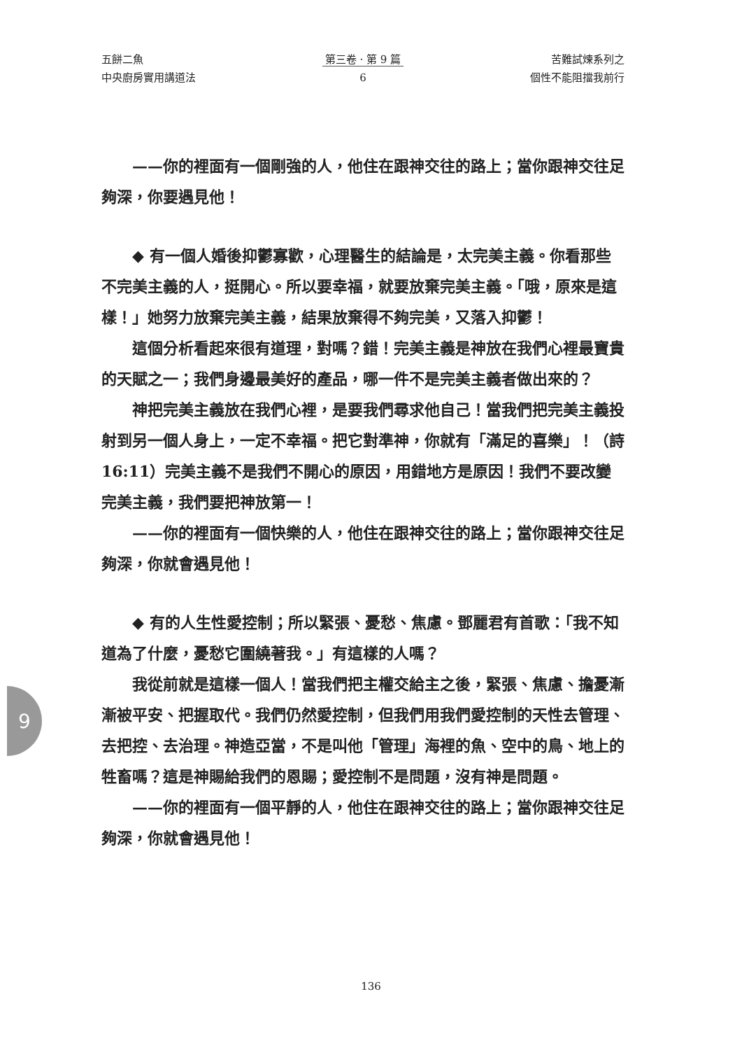五餅二魚
中央廚房實用講道法
第三卷 · 第 9 篇
6
苦難試煉系列之
個性不能阻擋我前行
——你的裡面有一個剛強的人，他住在跟神交往的路上；當你跟神交往足夠深，你要遇見他！
◆ 有一個人婚後抑鬱寡歡，心理醫生的結論是，太完美主義。你看那些不完美主義的人，挺開心。所以要幸福，就要放棄完美主義。「哦，原來是這樣！」她努力放棄完美主義，結果放棄得不夠完美，又落入抑鬱！
這個分析看起來很有道理，對嗎？錯！完美主義是神放在我們心裡最寶貴的天賦之一；我們身邊最美好的產品，哪一件不是完美主義者做出來的？
神把完美主義放在我們心裡，是要我們尋求他自己！當我們把完美主義投射到另一個人身上，一定不幸福。把它對準神，你就有「滿足的喜樂」！（詩 16:11）完美主義不是我們不開心的原因，用錯地方是原因！我們不要改變完美主義，我們要把神放第一！
——你的裡面有一個快樂的人，他住在跟神交往的路上；當你跟神交往足夠深，你就會遇見他！
◆ 有的人生性愛控制；所以緊張、憂愁、焦慮。鄧麗君有首歌：「我不知道為了什麼，憂愁它圍繞著我。」有這樣的人嗎？
我從前就是這樣一個人！當我們把主權交給主之後，緊張、焦慮、擔憂漸漸被平安、把握取代。我們仍然愛控制，但我們用我們愛控制的天性去管理、去把控、去治理。神造亞當，不是叫他「管理」海裡的魚、空中的鳥、地上的牲畜嗎？這是神賜給我們的恩賜；愛控制不是問題，沒有神是問題。
——你的裡面有一個平靜的人，他住在跟神交往的路上；當你跟神交往足夠深，你就會遇見他！
9
136